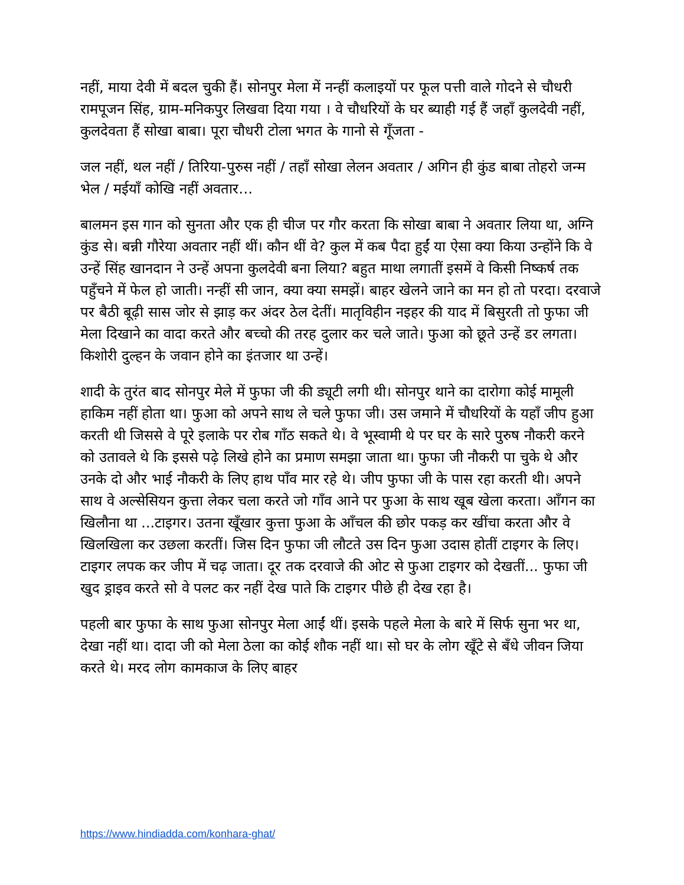नहीं, माया देवी में बदल चुकी हैं। सोनपुर मेला में नन्हीं कलाइयों पर फूल पत्ती वाले गोदने से चौधरी रामपूजन सिंह, ग्राम-मनिकपुर लिखवा दिया गया । वे चौधरियों के घर ब्याही गई हैं जहाँ कुलदेवी नहीं, कुलदेवता हैं सोखा बाबा। पूरा चौधरी टोला भगत के गानो से गूँजता -
जल नहीं, थल नहीं / तिरिया-पुरुस नहीं / तहाँ सोखा लेलन अवतार / अगिन ही कुंड बाबा तोहरो जन्म भेल / मईयाँ कोखि नहीं अवतार…
बालमन इस गान को सुनता और एक ही चीज पर गौर करता कि सोखा बाबा ने अवतार लिया था, अग्नि कुंड से। बन्नी गौरेया अवतार नहीं थीं। कौन थीं वे? कुल में कब पैदा हुईं या ऐसा क्या किया उन्होंने कि वे उन्हें सिंह खानदान ने उन्हें अपना कुलदेवी बना लिया? बहुत माथा लगातीं इसमें वे किसी निष्कर्ष तक पहुँचने में फेल हो जाती। नन्हीं सी जान, क्या क्या समझें। बाहर खेलने जाने का मन हो तो परदा। दरवाजे पर बैठी बूढ़ी सास जोर से झाड़ कर अंदर ठेल देतीं। मातृविहीन नइहर की याद में बिसुरती तो फुफा जी मेला दिखाने का वादा करते और बच्चो की तरह दुलार कर चले जाते। फुआ को छूते उन्हें डर लगता। किशोरी दुल्हन के जवान होने का इंतजार था उन्हें।
शादी के तुरंत बाद सोनपुर मेले में फुफा जी की ड्यूटी लगी थी। सोनपुर थाने का दारोगा कोई मामूली हाकिम नहीं होता था। फुआ को अपने साथ ले चले फुफा जी। उस जमाने में चौधरियों के यहाँ जीप हुआ करती थी जिससे वे पूरे इलाके पर रोब गाँठ सकते थे। वे भूस्वामी थे पर घर के सारे पुरुष नौकरी करने को उतावले थे कि इससे पढ़े लिखे होने का प्रमाण समझा जाता था। फुफा जी नौकरी पा चुके थे और उनके दो और भाई नौकरी के लिए हाथ पाँव मार रहे थे। जीप फुफा जी के पास रहा करती थी। अपने साथ वे अल्सेसियन कुत्ता लेकर चला करते जो गाँव आने पर फुआ के साथ खूब खेला करता। आँगन का खिलौना था ...टाइगर। उतना खूँखार कुत्ता फुआ के आँचल की छोर पकड़ कर खींचा करता और वे खिलखिला कर उछला करतीं। जिस दिन फुफा जी लौटते उस दिन फुआ उदास होतीं टाइगर के लिए। टाइगर लपक कर जीप में चढ़ जाता। दूर तक दरवाजे की ओट से फुआ टाइगर को देखतीं... फुफा जी खुद ड्राइव करते सो वे पलट कर नहीं देख पाते कि टाइगर पीछे ही देख रहा है।
पहली बार फुफा के साथ फुआ सोनपुर मेला आईं थीं। इसके पहले मेला के बारे में सिर्फ सुना भर था, देखा नहीं था। दादा जी को मेला ठेला का कोई शौक नहीं था। सो घर के लोग खूँटे से बँधे जीवन जिया करते थे। मरद लोग कामकाज के लिए बाहर
https://www.hindiadda.com/konhara-ghat/